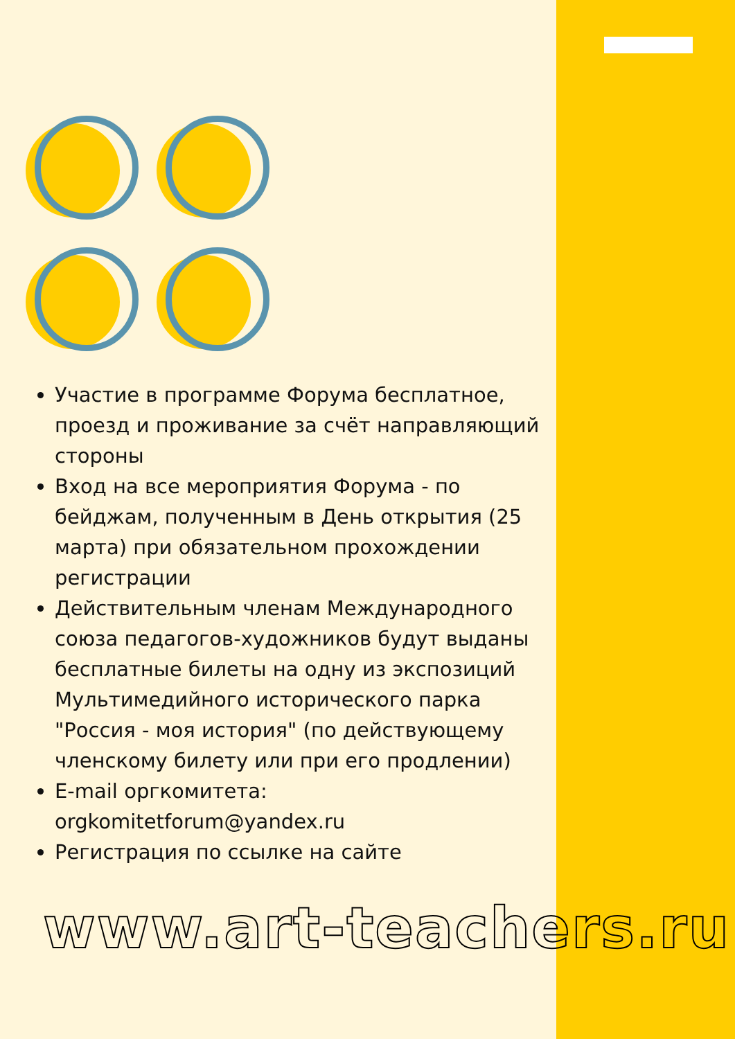Участие в программе Форума бесплатное, проезд и проживание за счёт направляющий стороны
Вход на все мероприятия Форума - по бейджам, полученным в День открытия (25 марта) при обязательном прохождении регистрации
Действительным членам Международного союза педагогов-художников будут выданы бесплатные билеты на одну из экспозиций Мультимедийного исторического парка "Россия - моя история" (по действующему членскому билету или при его продлении)
E-mail оргкомитета: orgkomitetforum@yandex.ru
Регистрация по ссылке на сайте
www.art-teachers.ru